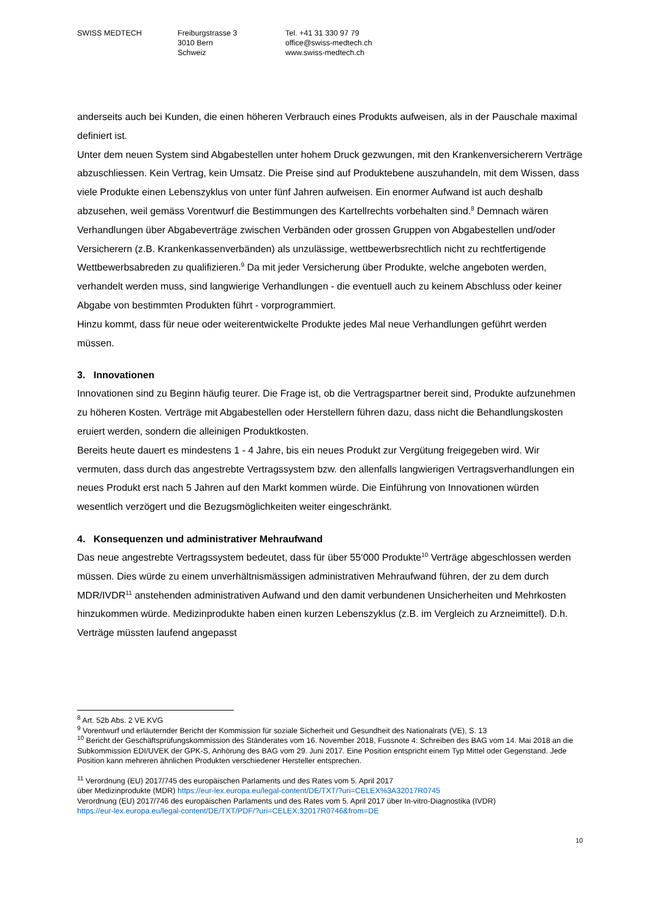SWISS MEDTECH Freiburgstrasse 3
3010 Bern
Schweiz
Tel. +41 31 330 97 79
office@swiss-medtech.ch
www.swiss-medtech.ch
anderseits auch bei Kunden, die einen höheren Verbrauch eines Produkts aufweisen, als in der Pauschale maximal definiert ist.
Unter dem neuen System sind Abgabestellen unter hohem Druck gezwungen, mit den Krankenversicherern Verträge abzuschliessen. Kein Vertrag, kein Umsatz. Die Preise sind auf Produktebene auszuhandeln, mit dem Wissen, dass viele Produkte einen Lebenszyklus von unter fünf Jahren aufweisen. Ein enormer Aufwand ist auch deshalb abzusehen, weil gemäss Vorentwurf die Bestimmungen des Kartellrechts vorbehalten sind.<sup>8</sup> Demnach wären Verhandlungen über Abgabeverträge zwischen Verbänden oder grossen Gruppen von Abgabestellen und/oder Versicherern (z.B. Krankenkassenverbänden) als unzulässige, wettbewerbsrechtlich nicht zu rechtfertigende Wettbewerbsabreden zu qualifizieren.<sup>9</sup> Da mit jeder Versicherung über Produkte, welche angeboten werden, verhandelt werden muss, sind langwierige Verhandlungen - die eventuell auch zu keinem Abschluss oder keiner Abgabe von bestimmten Produkten führt - vorprogrammiert.
Hinzu kommt, dass für neue oder weiterentwickelte Produkte jedes Mal neue Verhandlungen geführt werden müssen.
3. Innovationen
Innovationen sind zu Beginn häufig teurer. Die Frage ist, ob die Vertragspartner bereit sind, Produkte aufzunehmen zu höheren Kosten. Verträge mit Abgabestellen oder Herstellern führen dazu, dass nicht die Behandlungskosten eruiert werden, sondern die alleinigen Produktkosten.
Bereits heute dauert es mindestens 1 - 4 Jahre, bis ein neues Produkt zur Vergütung freigegeben wird. Wir vermuten, dass durch das angestrebte Vertragssystem bzw. den allenfalls langwierigen Vertragsverhandlungen ein neues Produkt erst nach 5 Jahren auf den Markt kommen würde. Die Einführung von Innovationen würden wesentlich verzögert und die Bezugsmöglichkeiten weiter eingeschränkt.
4. Konsequenzen und administrativer Mehraufwand
Das neue angestrebte Vertragssystem bedeutet, dass für über 55‘000 Produkte<sup>10</sup> Verträge abgeschlossen werden müssen. Dies würde zu einem unverhältnismässigen administrativen Mehraufwand führen, der zu dem durch MDR/IVDR<sup>11</sup> anstehenden administrativen Aufwand und den damit verbundenen Unsicherheiten und Mehrkosten hinzukommen würde. Medizinprodukte haben einen kurzen Lebenszyklus (z.B. im Vergleich zu Arzneimittel). D.h. Verträge müssten laufend angepasst
<sup>8</sup> Art. 52b Abs. 2 VE KVG
<sup>9</sup> Vorentwurf und erläuternder Bericht der Kommission für soziale Sicherheit und Gesundheit des Nationalrats (VE), S. 13
<sup>10</sup> Bericht der Geschäftsprüfungskommission des Ständerates vom 16. November 2018, Fussnote 4: Schreiben des BAG vom 14. Mai 2018 an die Subkommission EDI/UVEK der GPK-S, Anhörung des BAG vom 29. Juni 2017. Eine Position entspricht einem Typ Mittel oder Gegenstand. Jede Position kann mehreren ähnlichen Produkten verschiedener Hersteller entsprechen.
<sup>11</sup> Verordnung (EU) 2017/745 des europäischen Parlaments und des Rates vom 5. April 2017
über Medizinprodukte (MDR) https://eur-lex.europa.eu/legal-content/DE/TXT/?uri=CELEX%3A32017R0745
Verordnung (EU) 2017/746 des europäischen Parlaments und des Rates vom 5. April 2017 über In-vitro-Diagnostika (IVDR)
https://eur-lex.europa.eu/legal-content/DE/TXT/PDF/?uri=CELEX:32017R0746&from=DE
10